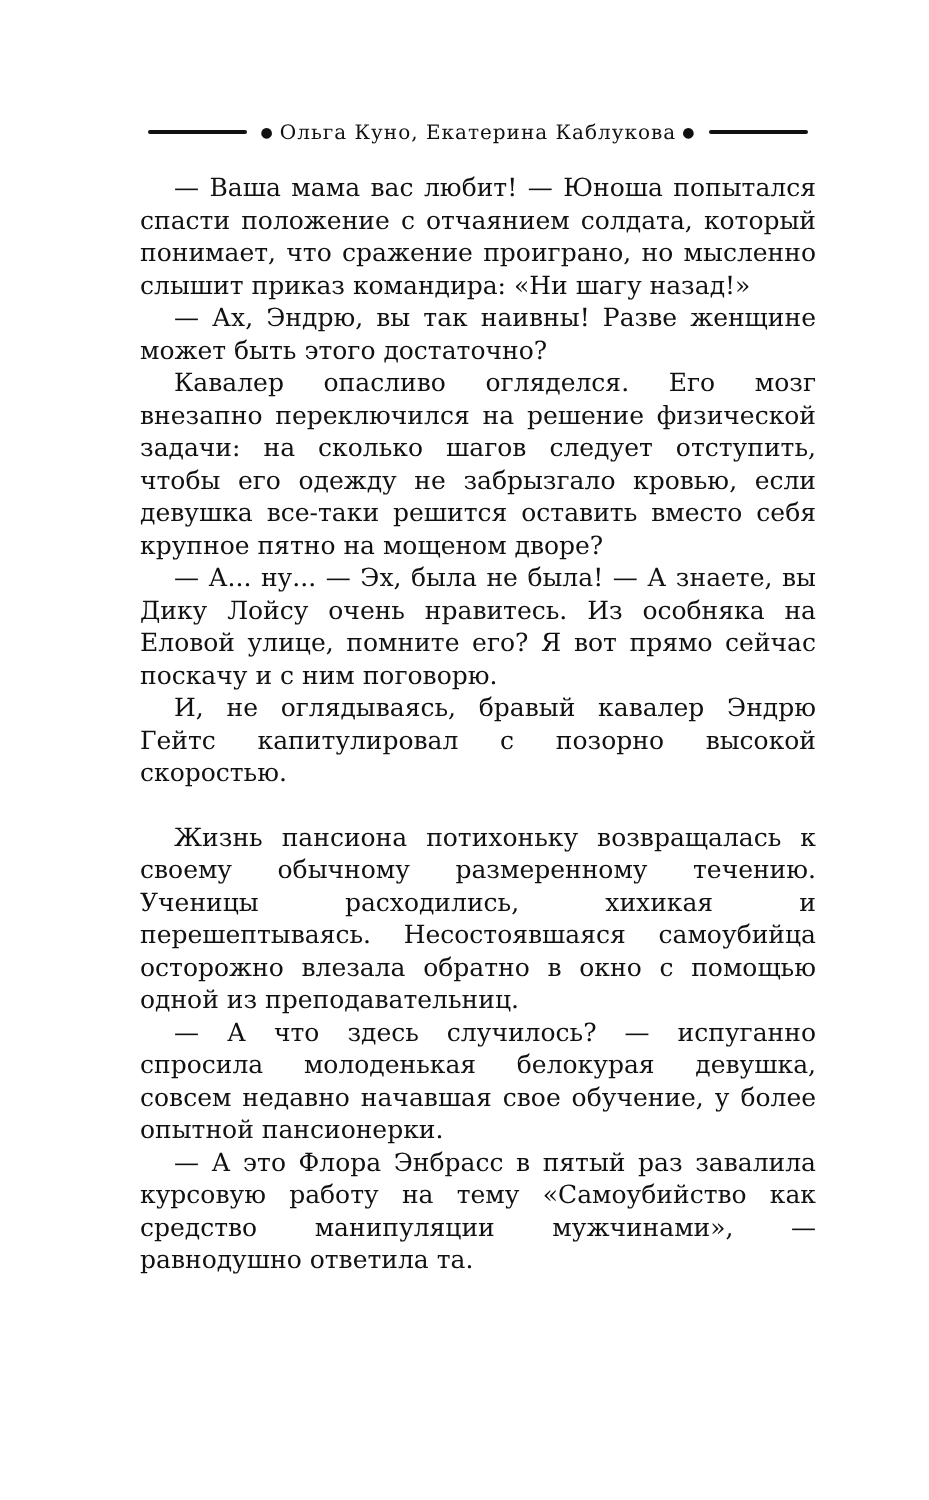● Ольга Куно, Екатерина Каблукова ●
— Ваша мама вас любит! — Юноша попытался спасти положение с отчаянием солдата, который понимает, что сражение проиграно, но мысленно слышит приказ командира: «Ни шагу назад!»
— Ах, Эндрю, вы так наивны! Разве женщине может быть этого достаточно?
Кавалер опасливо огляделся. Его мозг внезапно переключился на решение физической задачи: на сколько шагов следует отступить, чтобы его одежду не забрызгало кровью, если девушка все-таки решится оставить вместо себя крупное пятно на мощеном дворе?
— А... ну... — Эх, была не была! — А знаете, вы Дику Лойсу очень нравитесь. Из особняка на Еловой улице, помните его? Я вот прямо сейчас поскачу и с ним поговорю.
И, не оглядываясь, бравый кавалер Эндрю Гейтс капитулировал с позорно высокой скоростью.
Жизнь пансиона потихоньку возвращалась к своему обычному размеренному течению. Ученицы расходились, хихикая и перешептываясь. Несостоявшаяся самоубийца осторожно влезала обратно в окно с помощью одной из преподавательниц.
— А что здесь случилось? — испуганно спросила молоденькая белокурая девушка, совсем недавно начавшая свое обучение, у более опытной пансионерки.
— А это Флора Энбрасс в пятый раз завалила курсовую работу на тему «Самоубийство как средство манипуляции мужчинами», — равнодушно ответила та.